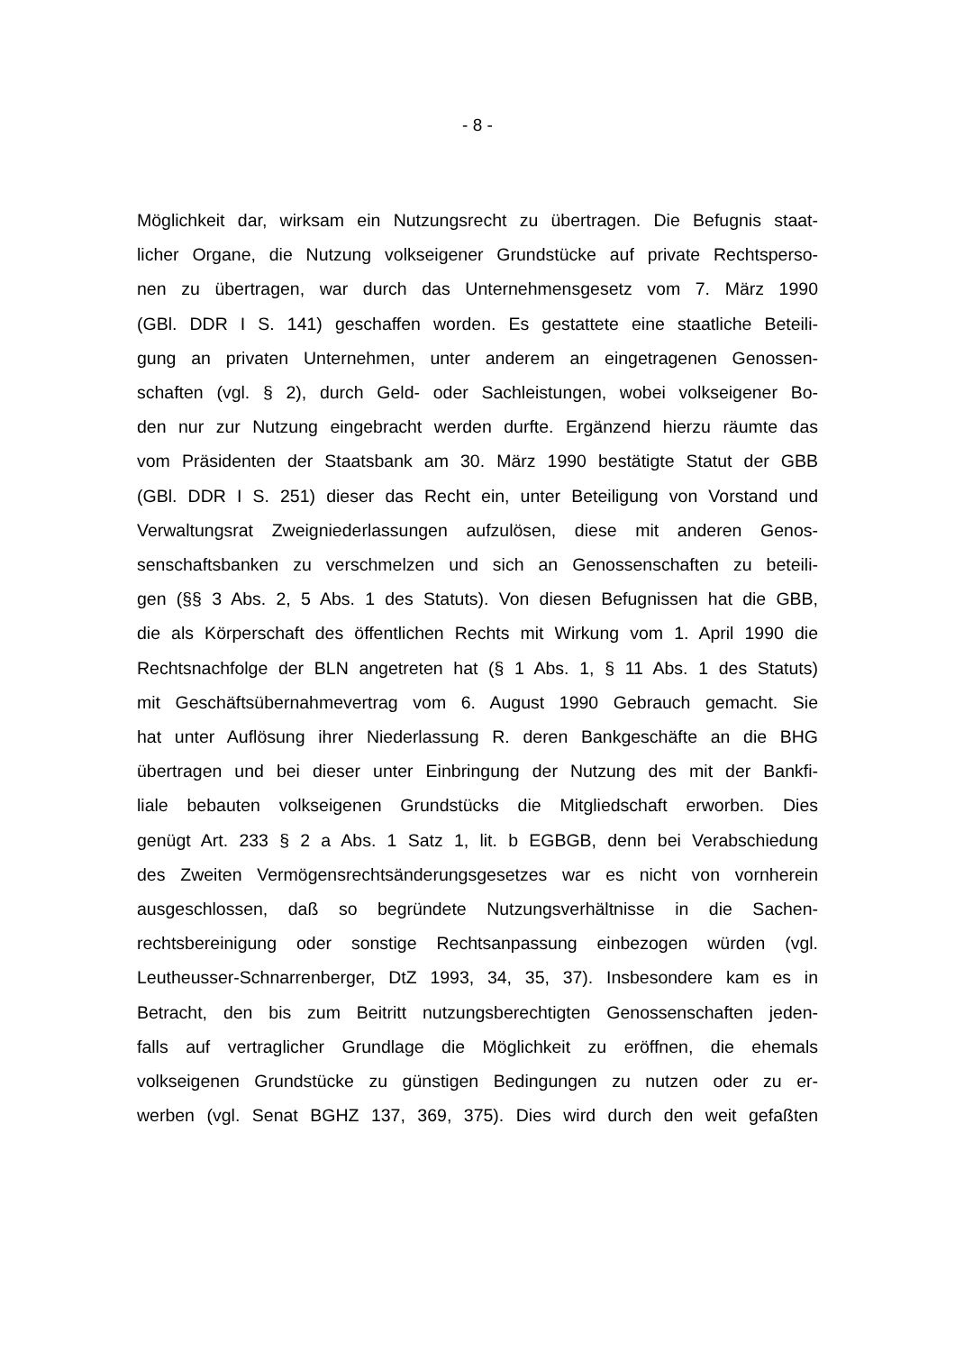- 8 -
Möglichkeit dar, wirksam ein Nutzungsrecht zu übertragen. Die Befugnis staat-
licher Organe, die Nutzung volkseigener Grundstücke auf private Rechtsperso-
nen zu übertragen, war durch das Unternehmensgesetz vom 7. März 1990
(GBl. DDR I S. 141) geschaffen worden. Es gestattete eine staatliche Beteili-
gung an privaten Unternehmen, unter anderem an eingetragenen Genossen-
schaften (vgl. § 2), durch Geld- oder Sachleistungen, wobei volkseigener Bo-
den nur zur Nutzung eingebracht werden durfte. Ergänzend hierzu räumte das
vom Präsidenten der Staatsbank am 30. März 1990 bestätigte Statut der GBB
(GBl. DDR I S. 251) dieser das Recht ein, unter Beteiligung von Vorstand und
Verwaltungsrat Zweigniederlassungen aufzulösen, diese mit anderen Genos-
senschaftsbanken zu verschmelzen und sich an Genossenschaften zu beteili-
gen (§§ 3 Abs. 2, 5 Abs. 1 des Statuts). Von diesen Befugnissen hat die GBB,
die als Körperschaft des öffentlichen Rechts mit Wirkung vom 1. April 1990 die
Rechtsnachfolge der BLN angetreten hat (§ 1 Abs. 1, § 11 Abs. 1 des Statuts)
mit Geschäftsübernahmevertrag vom 6. August 1990 Gebrauch gemacht. Sie
hat unter Auflösung ihrer Niederlassung R. deren Bankgeschäfte an die BHG
übertragen und bei dieser unter Einbringung der Nutzung des mit der Bankfi-
liale bebauten volkseigenen Grundstücks die Mitgliedschaft erworben. Dies
genügt Art. 233 § 2 a Abs. 1 Satz 1, lit. b EGBGB, denn bei Verabschiedung
des Zweiten Vermögensrechtsänderungsgesetzes war es nicht von vornherein
ausgeschlossen, daß so begründete Nutzungsverhältnisse in die Sachen-
rechtsbereinigung oder sonstige Rechtsanpassung einbezogen würden (vgl.
Leutheusser-Schnarrenberger, DtZ 1993, 34, 35, 37). Insbesondere kam es in
Betracht, den bis zum Beitritt nutzungsberechtigten Genossenschaften jeden-
falls auf vertraglicher Grundlage die Möglichkeit zu eröffnen, die ehemals
volkseigenen Grundstücke zu günstigen Bedingungen zu nutzen oder zu er-
werben (vgl. Senat BGHZ 137, 369, 375). Dies wird durch den weit gefaßten